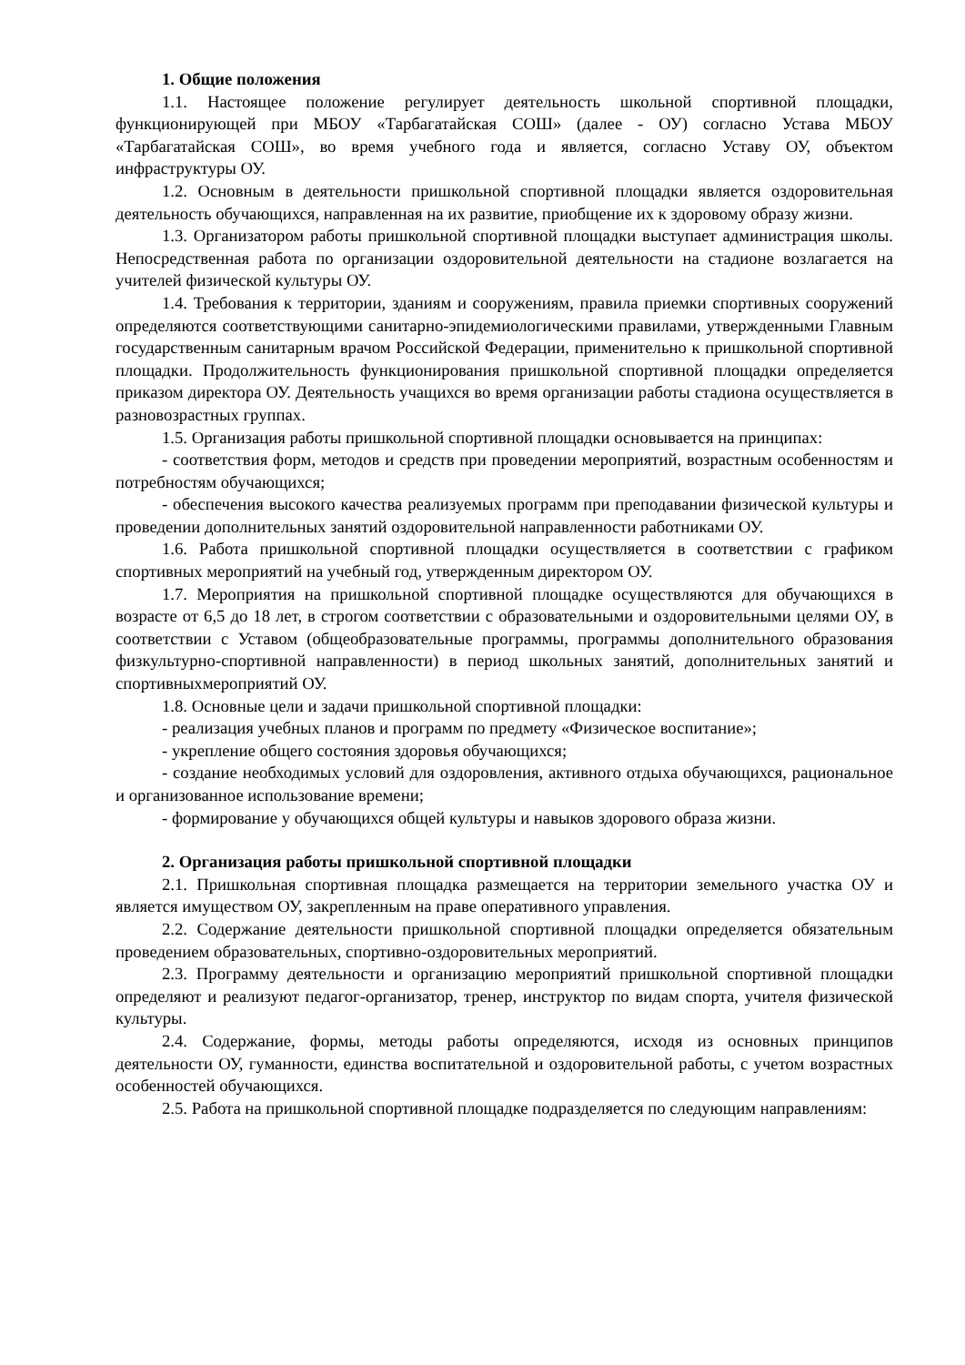1. Общие положения
1.1. Настоящее положение регулирует деятельность школьной спортивной площадки, функционирующей при МБОУ «Тарбагатайская СОШ» (далее - ОУ) согласно Устава МБОУ «Тарбагатайская СОШ», во время учебного года и является, согласно Уставу ОУ, объектом инфраструктуры ОУ.
1.2. Основным в деятельности пришкольной спортивной площадки является оздоровительная деятельность обучающихся, направленная на их развитие, приобщение их к здоровому образу жизни.
1.3. Организатором работы пришкольной спортивной площадки выступает администрация школы. Непосредственная работа по организации оздоровительной деятельности на стадионе возлагается на учителей физической культуры ОУ.
1.4. Требования к территории, зданиям и сооружениям, правила приемки спортивных сооружений определяются соответствующими санитарно-эпидемиологическими правилами, утвержденными Главным государственным санитарным врачом Российской Федерации, применительно к пришкольной спортивной площадки. Продолжительность функционирования пришкольной спортивной площадки определяется приказом директора ОУ. Деятельность учащихся во время организации работы стадиона осуществляется в разновозрастных группах.
1.5. Организация работы пришкольной спортивной площадки основывается на принципах:
- соответствия форм, методов и средств при проведении мероприятий, возрастным особенностям и потребностям обучающихся;
- обеспечения высокого качества реализуемых программ при преподавании физической культуры и проведении дополнительных занятий оздоровительной направленности работниками ОУ.
1.6. Работа пришкольной спортивной площадки осуществляется в соответствии с графиком спортивных мероприятий на учебный год, утвержденным директором ОУ.
1.7. Мероприятия на пришкольной спортивной площадке осуществляются для обучающихся в возрасте от 6,5 до 18 лет, в строгом соответствии с образовательными и оздоровительными целями ОУ, в соответствии с Уставом (общеобразовательные программы, программы дополнительного образования физкультурно-спортивной направленности) в период школьных занятий, дополнительных занятий и спортивныхмероприятий ОУ.
1.8. Основные цели и задачи пришкольной спортивной площадки:
- реализация учебных планов и программ по предмету «Физическое воспитание»;
- укрепление общего состояния здоровья обучающихся;
- создание необходимых условий для оздоровления, активного отдыха обучающихся, рациональное и организованное использование времени;
- формирование у обучающихся общей культуры и навыков здорового образа жизни.
2. Организация работы пришкольной спортивной площадки
2.1. Пришкольная спортивная площадка размещается на территории земельного участка ОУ и является имуществом ОУ, закрепленным на праве оперативного управления.
2.2. Содержание деятельности пришкольной спортивной площадки определяется обязательным проведением образовательных, спортивно-оздоровительных мероприятий.
2.3. Программу деятельности и организацию мероприятий пришкольной спортивной площадки определяют и реализуют педагог-организатор, тренер, инструктор по видам спорта, учителя физической культуры.
2.4. Содержание, формы, методы работы определяются, исходя из основных принципов деятельности ОУ, гуманности, единства воспитательной и оздоровительной работы, с учетом возрастных особенностей обучающихся.
2.5. Работа на пришкольной спортивной площадке подразделяется по следующим направлениям: